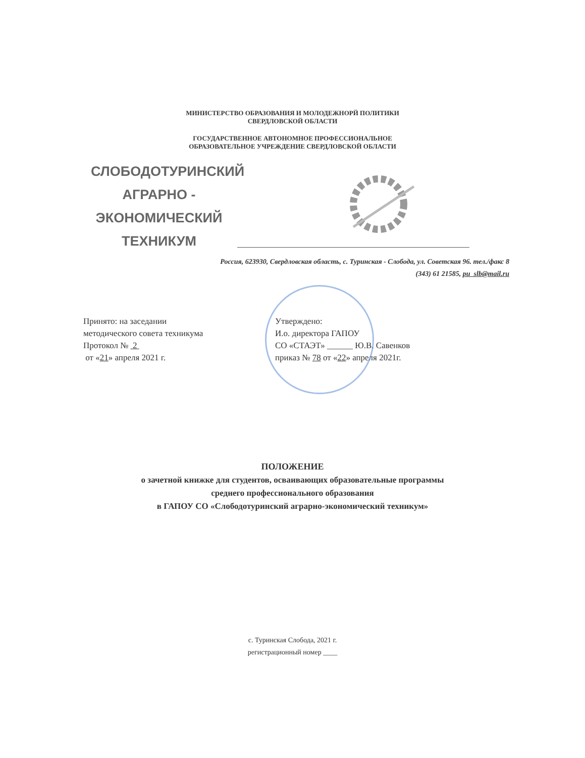МИНИСТЕРСТВО ОБРАЗОВАНИЯ И МОЛОДЕЖНОРЙ ПОЛИТИКИ
СВЕРДЛОВСКОЙ ОБЛАСТИ
ГОСУДАРСТВЕННОЕ АВТОНОМНОЕ ПРОФЕССИОНАЛЬНОЕ
ОБРАЗОВАТЕЛЬНОЕ УЧРЕЖДЕНИЕ СВЕРДЛОВСКОЙ ОБЛАСТИ
СЛОБОДОТУРИНСКИЙ
АГРАРНО -
ЭКОНОМИЧЕСКИЙ
ТЕХНИКУМ
Россия, 623930, Свердловская область, с. Туринская - Слобода, ул. Советская 96. тел./факс 8
(343) 61 21585, pu_slb@mail.ru
Принято: на заседании
методического совета техникума
Протокол № 2
от «21» апреля 2021 г.
Утверждено:
И.о. директора ГАПОУ
СО «СТАЭТ» ______ Ю.В. Савенков
приказ № 78 от «22» апреля 2021г.
ПОЛОЖЕНИЕ
о зачетной книжке для студентов, осваивающих образовательные программы
среднего профессионального образования
в ГАПОУ СО «Слободотуринский аграрно-экономический техникум»
с. Туринская Слобода, 2021 г.
регистрационный номер ____